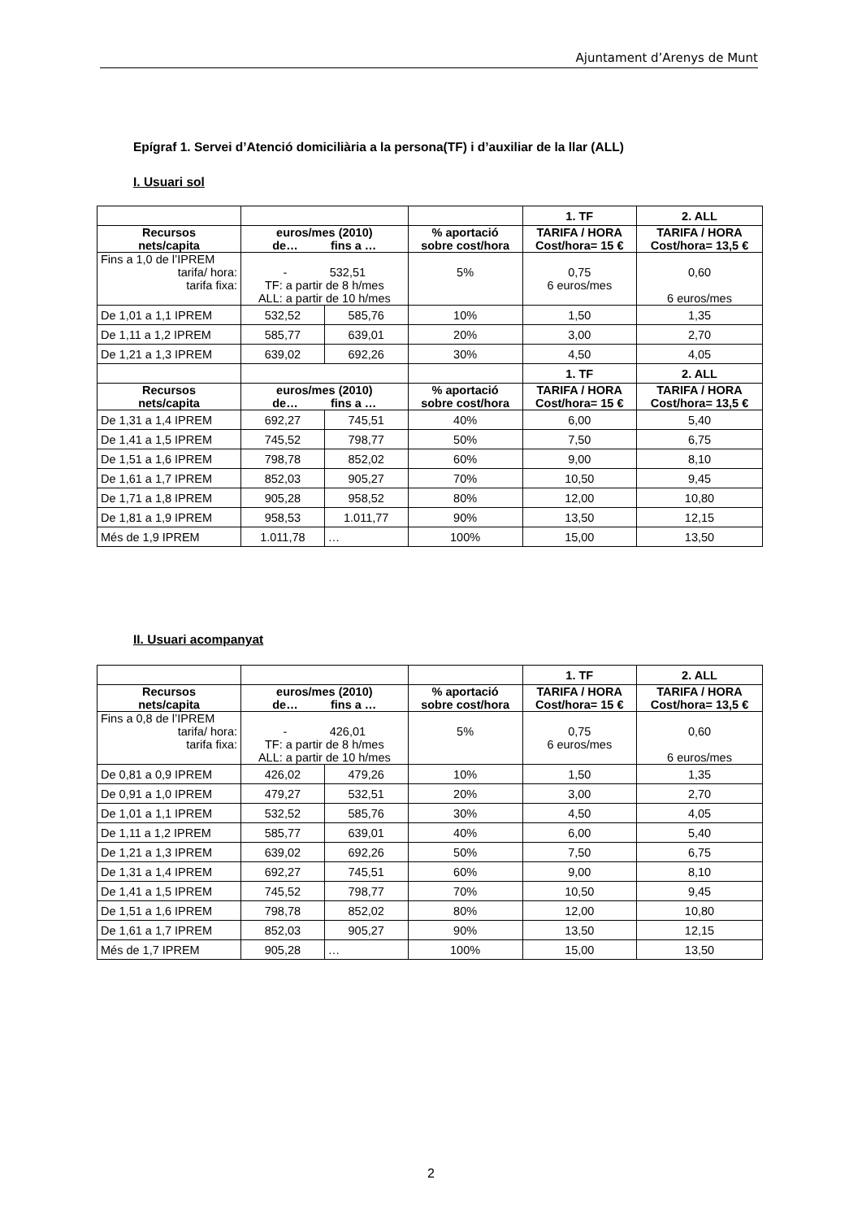Ajuntament d’Arenys de Munt
Epígraf 1. Servei d’Atenció domiciliària a la persona(TF) i d’auxiliar de la llar (ALL)
I. Usuari sol
| | | | | 1. TF | 2. ALL |
| Recursos nets/capita | euros/mes (2010) de… fins a … | | % aportació sobre cost/hora | TARIFA / HORA Cost/hora= 15 € | TARIFA / HORA Cost/hora= 13,5 € |
| Fins a 1,0 de l’IPREM tarifa/ hora: tarifa fixa: | - 532,51 TF: a partir de 8 h/mes ALL: a partir de 10 h/mes | | 5% | 0,75 6 euros/mes | 0,60 6 euros/mes |
| De 1,01 a 1,1 IPREM | 532,52 | 585,76 | 10% | 1,50 | 1,35 |
| De 1,11 a 1,2 IPREM | 585,77 | 639,01 | 20% | 3,00 | 2,70 |
| De 1,21 a 1,3 IPREM | 639,02 | 692,26 | 30% | 4,50 | 4,05 |
| | | | | 1. TF | 2. ALL |
| Recursos nets/capita | euros/mes (2010) de… fins a … | | % aportació sobre cost/hora | TARIFA / HORA Cost/hora= 15 € | TARIFA / HORA Cost/hora= 13,5 € |
| De 1,31 a 1,4 IPREM | 692,27 | 745,51 | 40% | 6,00 | 5,40 |
| De 1,41 a 1,5 IPREM | 745,52 | 798,77 | 50% | 7,50 | 6,75 |
| De 1,51 a 1,6 IPREM | 798,78 | 852,02 | 60% | 9,00 | 8,10 |
| De 1,61 a 1,7 IPREM | 852,03 | 905,27 | 70% | 10,50 | 9,45 |
| De 1,71 a 1,8 IPREM | 905,28 | 958,52 | 80% | 12,00 | 10,80 |
| De 1,81 a 1,9 IPREM | 958,53 | 1.011,77 | 90% | 13,50 | 12,15 |
| Més de 1,9 IPREM | 1.011,78 | … | 100% | 15,00 | 13,50 |
II. Usuari acompanyat
| | | | | 1. TF | 2. ALL |
| Recursos nets/capita | euros/mes (2010) de… fins a … | | % aportació sobre cost/hora | TARIFA / HORA Cost/hora= 15 € | TARIFA / HORA Cost/hora= 13,5 € |
| Fins a 0,8 de l’IPREM tarifa/ hora: tarifa fixa: | - 426,01 TF: a partir de 8 h/mes ALL: a partir de 10 h/mes | | 5% | 0,75 6 euros/mes | 0,60 6 euros/mes |
| De 0,81 a 0,9 IPREM | 426,02 | 479,26 | 10% | 1,50 | 1,35 |
| De 0,91 a 1,0 IPREM | 479,27 | 532,51 | 20% | 3,00 | 2,70 |
| De 1,01 a 1,1 IPREM | 532,52 | 585,76 | 30% | 4,50 | 4,05 |
| De 1,11 a 1,2 IPREM | 585,77 | 639,01 | 40% | 6,00 | 5,40 |
| De 1,21 a 1,3 IPREM | 639,02 | 692,26 | 50% | 7,50 | 6,75 |
| De 1,31 a 1,4 IPREM | 692,27 | 745,51 | 60% | 9,00 | 8,10 |
| De 1,41 a 1,5 IPREM | 745,52 | 798,77 | 70% | 10,50 | 9,45 |
| De 1,51 a 1,6 IPREM | 798,78 | 852,02 | 80% | 12,00 | 10,80 |
| De 1,61 a 1,7 IPREM | 852,03 | 905,27 | 90% | 13,50 | 12,15 |
| Més de 1,7 IPREM | 905,28 | … | 100% | 15,00 | 13,50 |
2